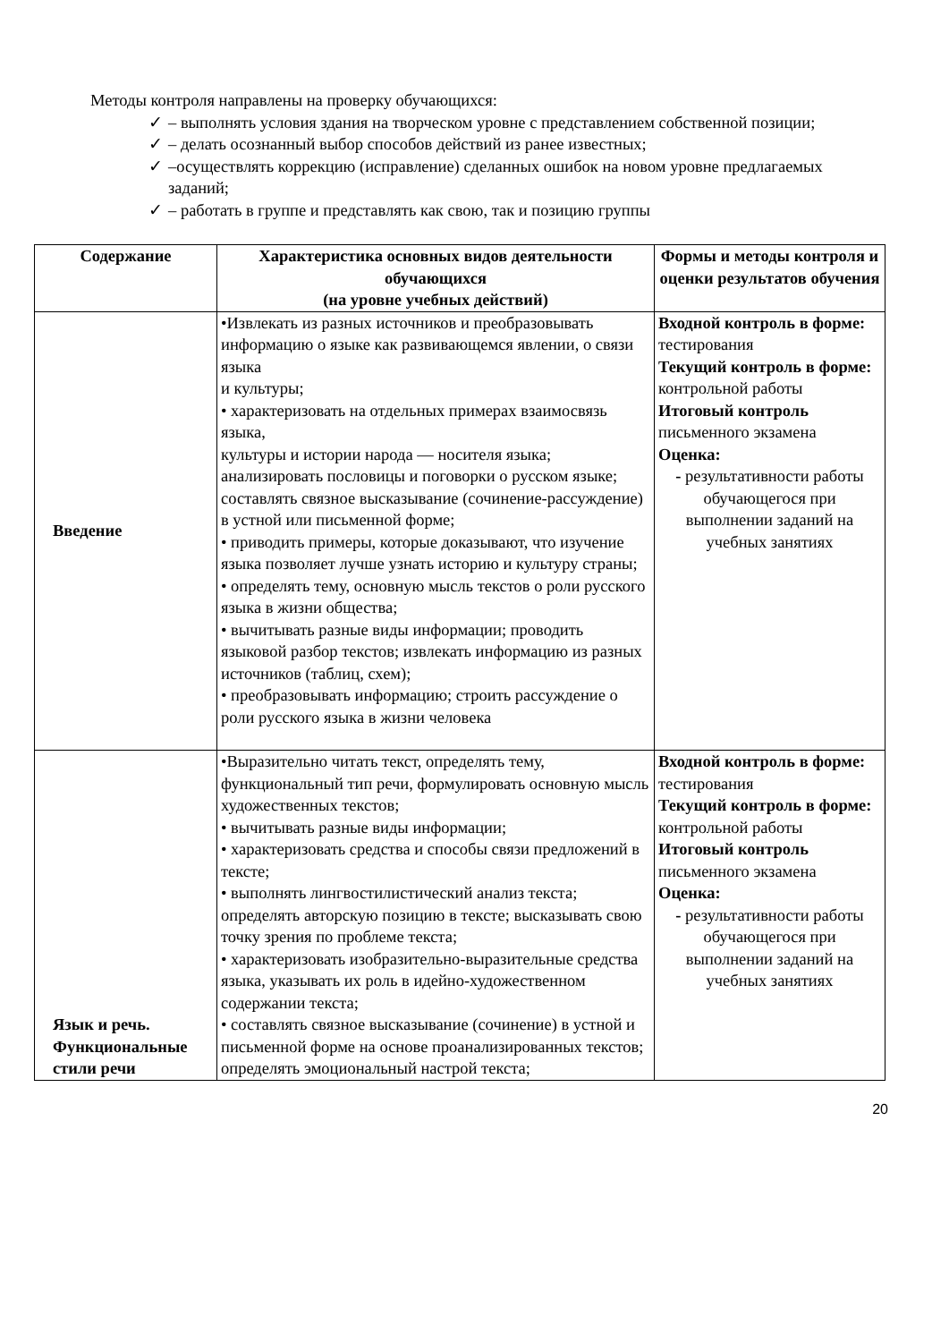Методы контроля направлены на проверку обучающихся:
✓ – выполнять условия здания на творческом уровне с представлением собственной позиции;
✓ – делать осознанный выбор способов действий из ранее известных;
✓ –осуществлять коррекцию (исправление) сделанных ошибок на новом уровне предлагаемых заданий;
✓ – работать в группе и представлять как свою, так и позицию группы
| Содержание | Характеристика основных видов деятельности обучающихся (на уровне учебных действий) | Формы и методы контроля и оценки результатов обучения |
| --- | --- | --- |
| Введение | •Извлекать из разных источников и преобразовывать информацию о языке как развивающемся явлении, о связи языка и культуры; • характеризовать на отдельных примерах взаимосвязь языка, культуры и истории народа — носителя языка; анализировать пословицы и поговорки о русском языке; составлять связное высказывание (сочинение-рассуждение) в устной или письменной форме; • приводить примеры, которые доказывают, что изучение языка позволяет лучше узнать историю и культуру страны; • определять тему, основную мысль текстов о роли русского языка в жизни общества; • вычитывать разные виды информации; проводить языковой разбор текстов; извлекать информацию из разных источников (таблиц, схем); • преобразовывать информацию; строить рассуждение о роли русского языка в жизни человека | Входной контроль в форме: тестирования Текущий контроль в форме: контрольной работы Итоговый контроль письменного экзамена Оценка: - результативности работы обучающегося при выполнении заданий на учебных занятиях |
| Язык и речь. Функциональные стили речи | •Выразительно читать текст, определять тему, функциональный тип речи, формулировать основную мысль художественных текстов; • вычитывать разные виды информации; • характеризовать средства и способы связи предложений в тексте; • выполнять лингвостилистический анализ текста; определять авторскую позицию в тексте; высказывать свою точку зрения по проблеме текста; • характеризовать изобразительно-выразительные средства языка, указывать их роль в идейно-художественном содержании текста; • составлять связное высказывание (сочинение) в устной и письменной форме на основе проанализированных текстов; определять эмоциональный настрой текста; | Входной контроль в форме: тестирования Текущий контроль в форме: контрольной работы Итоговый контроль письменного экзамена Оценка: - результативности работы обучающегося при выполнении заданий на учебных занятиях |
20